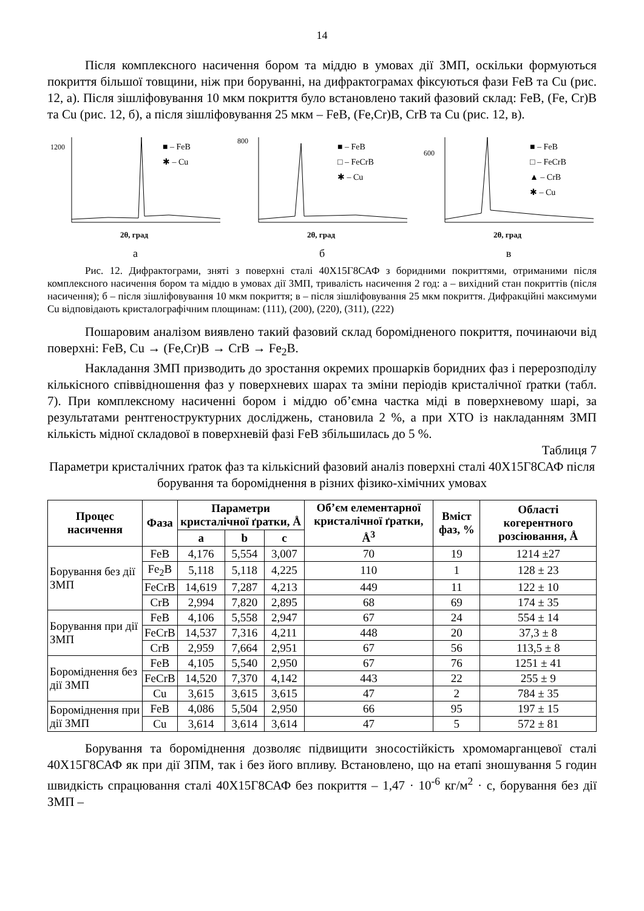14
Після комплексного насичення бором та міддю в умовах дії ЗМП, оскільки формуються покриття більшої товщини, ніж при боруванні, на дифрактограмах фіксуються фази FeB та Cu (рис. 12, а). Після зішліфовування 10 мкм покриття було встановлено такий фазовий склад: FeB, (Fe, Cr)B та Cu (рис. 12, б), а після зішліфовування 25 мкм – FeB, (Fe,Cr)B, CrB та Cu (рис. 12, в).
1200
■ – FeB
✱ – Cu
2θ, град
а
800
■ – FeB
□ – FeCrB
✱ – Cu
2θ, град
б
600
■ – FeB
□ – FeCrB
▲ – CrB
✱ – Cu
2θ, град
в
Рис. 12. Дифрактограми, зняті з поверхні сталі 40Х15Г8САФ з боридними покриттями, отриманими після комплексного насичення бором та міддю в умовах дії ЗМП, тривалість насичення 2 год: а – вихідний стан покриттів (після насичення); б – після зішліфовування 10 мкм покриття; в – після зішліфовування 25 мкм покриття. Дифракційні максимуми Cu відповідають кристалографічним площинам: (111), (200), (220), (311), (222)
Пошаровим аналізом виявлено такий фазовий склад боромідненого покриття, починаючи від поверхні: FeB, Cu → (Fe,Cr)B → CrB → Fe<sub>2</sub>B.
Накладання ЗМП призводить до зростання окремих прошарків боридних фаз і перерозподілу кількісного співвідношення фаз у поверхневих шарах та зміни періодів кристалічної ґратки (табл. 7). При комплексному насиченні бором і міддю об’ємна частка міді в поверхневому шарі, за результатами рентгеноструктурних досліджень, становила 2 %, а при ХТО із накладанням ЗМП кількість мідної складової в поверхневій фазі FeB збільшилась до 5 %.
Таблиця 7
Параметри кристалічних ґраток фаз та кількісний фазовий аналіз поверхні сталі 40Х15Г8САФ після борування та бороміднення в різних фізико-хімічних умовах
| Процес насичення | Фаза | Параметри кристалічної ґратки, Å | | | Об’єм елементарної кристалічної ґратки, Å<sup>3</sup> | Вміст фаз, % | Області когерентного розсіювання, Å |
| --- | --- | --- | --- | --- | --- | --- | --- |
| | | a | b | c | | | |
| Борування без дії ЗМП | FeB | 4,176 | 5,554 | 3,007 | 70 | 19 | 1214 ±27 |
| | Fe<sub>2</sub>B | 5,118 | 5,118 | 4,225 | 110 | 1 | 128 ± 23 |
| | FeCrB | 14,619 | 7,287 | 4,213 | 449 | 11 | 122 ± 10 |
| | CrB | 2,994 | 7,820 | 2,895 | 68 | 69 | 174 ± 35 |
| Борування при дії ЗМП | FeB | 4,106 | 5,558 | 2,947 | 67 | 24 | 554 ± 14 |
| | FeCrB | 14,537 | 7,316 | 4,211 | 448 | 20 | 37,3 ± 8 |
| | CrB | 2,959 | 7,664 | 2,951 | 67 | 56 | 113,5 ± 8 |
| Бороміднення без дії ЗМП | FeB | 4,105 | 5,540 | 2,950 | 67 | 76 | 1251 ± 41 |
| | FeCrB | 14,520 | 7,370 | 4,142 | 443 | 22 | 255 ± 9 |
| | Cu | 3,615 | 3,615 | 3,615 | 47 | 2 | 784 ± 35 |
| Бороміднення при дії ЗМП | FeB | 4,086 | 5,504 | 2,950 | 66 | 95 | 197 ± 15 |
| | Cu | 3,614 | 3,614 | 3,614 | 47 | 5 | 572 ± 81 |
Борування та бороміднення дозволяє підвищити зносостійкість хромомарганцевої сталі 40Х15Г8САФ як при дії ЗПМ, так і без його впливу. Встановлено, що на етапі зношування 5 годин швидкість спрацювання сталі 40Х15Г8САФ без покриття – 1,47 · 10<sup>-6</sup> кг/м<sup>2</sup> · с, борування без дії ЗМП –